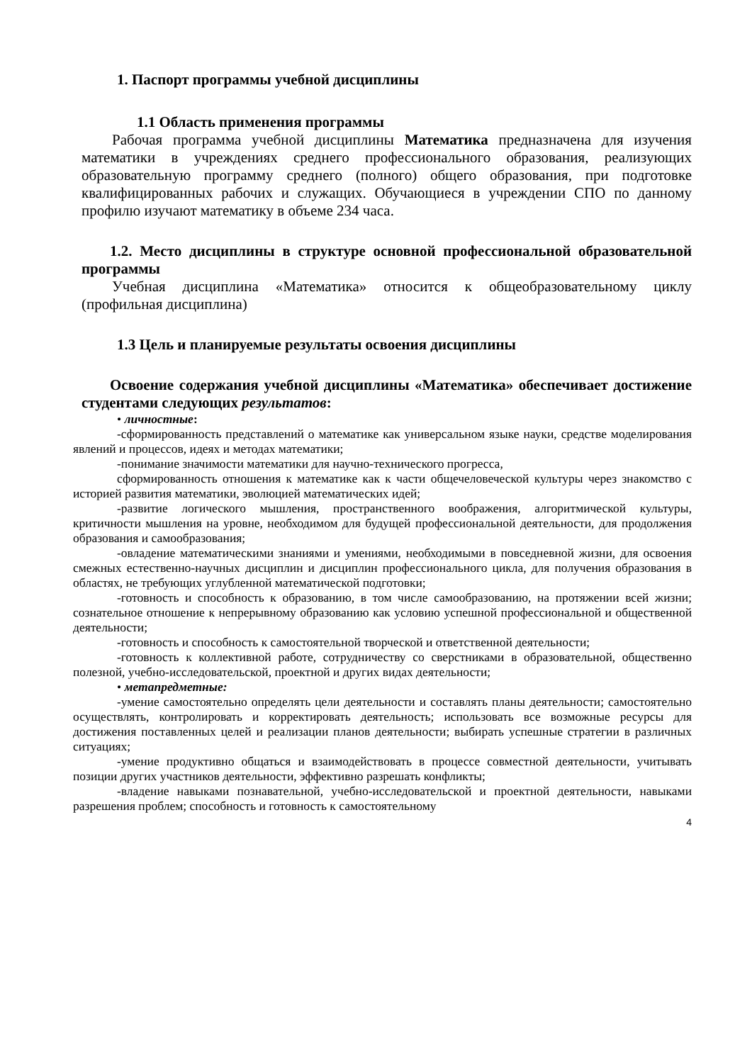1. Паспорт программы учебной дисциплины
1.1 Область применения программы
Рабочая программа учебной дисциплины Математика предназначена для изучения математики в учреждениях среднего профессионального образования, реализующих образовательную программу среднего (полного) общего образования, при подготовке квалифицированных рабочих и служащих. Обучающиеся в учреждении СПО по данному профилю изучают математику в объеме 234 часа.
1.2. Место дисциплины в структуре основной профессиональной образовательной программы
Учебная дисциплина «Математика» относится к общеобразовательному циклу (профильная дисциплина)
1.3 Цель и планируемые результаты освоения дисциплины
Освоение содержания учебной дисциплины «Математика» обеспечивает достижение студентами следующих результатов:
• личностные:
-сформированность представлений о математике как универсальном языке науки, средстве моделирования явлений и процессов, идеях и методах математики;
-понимание значимости математики для научно-технического прогресса,
сформированность отношения к математике как к части общечеловеческой культуры через знакомство с историей развития математики, эволюцией математических идей;
-развитие логического мышления, пространственного воображения, алгоритмической культуры, критичности мышления на уровне, необходимом для будущей профессиональной деятельности, для продолжения образования и самообразования;
-овладение математическими знаниями и умениями, необходимыми в повседневной жизни, для освоения смежных естественно-научных дисциплин и дисциплин профессионального цикла, для получения образования в областях, не требующих углубленной математической подготовки;
-готовность и способность к образованию, в том числе самообразованию, на протяжении всей жизни; сознательное отношение к непрерывному образованию как условию успешной профессиональной и общественной деятельности;
-готовность и способность к самостоятельной творческой и ответственной деятельности;
-готовность к коллективной работе, сотрудничеству со сверстниками в образовательной, общественно полезной, учебно-исследовательской, проектной и других видах деятельности;
• метапредметные:
-умение самостоятельно определять цели деятельности и составлять планы деятельности; самостоятельно осуществлять, контролировать и корректировать деятельность; использовать все возможные ресурсы для достижения поставленных целей и реализации планов деятельности; выбирать успешные стратегии в различных ситуациях;
-умение продуктивно общаться и взаимодействовать в процессе совместной деятельности, учитывать позиции других участников деятельности, эффективно разрешать конфликты;
-владение навыками познавательной, учебно-исследовательской и проектной деятельности, навыками разрешения проблем; способность и готовность к самостоятельному
4